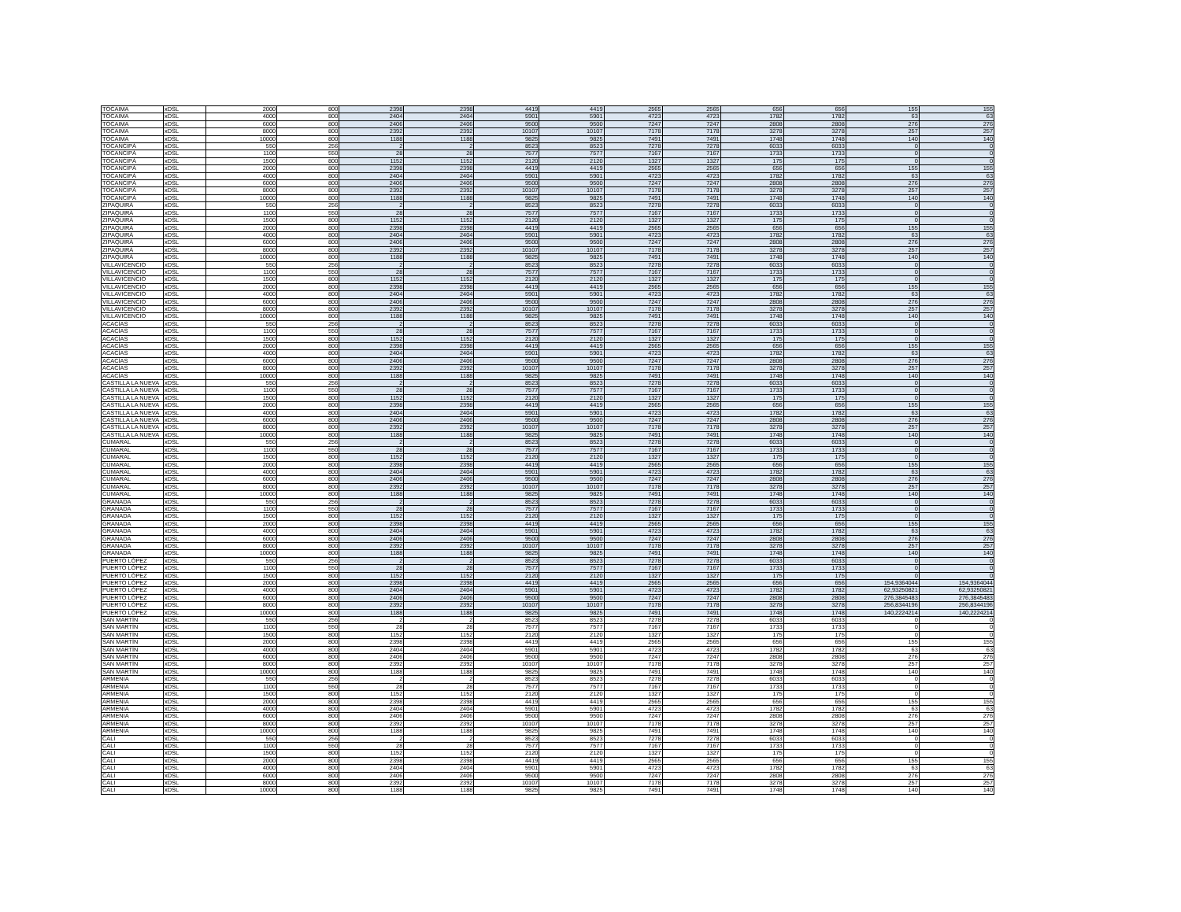| TOCAIMA | xDSL | 2000 | 800 | 2398 | 2398 | 4419 | 4419 | 2565 | 2565 | 656 | 656 | 155 | 155 |
| TOCAIMA | xDSL | 4000 | 800 | 2404 | 2404 | 5901 | 5901 | 4723 | 4723 | 1782 | 1782 | 63 | 63 |
| TOCAIMA | xDSL | 6000 | 800 | 2406 | 2406 | 9500 | 9500 | 7247 | 7247 | 2808 | 2808 | 276 | 276 |
| TOCAIMA | xDSL | 8000 | 800 | 2392 | 2392 | 10107 | 10107 | 7178 | 7178 | 3278 | 3278 | 257 | 257 |
| TOCAIMA | xDSL | 10000 | 800 | 1188 | 1188 | 9825 | 9825 | 7491 | 7491 | 1748 | 1748 | 140 | 140 |
| TOCANCIPÁ | xDSL | 550 | 256 | 2 | 2 | 8523 | 8523 | 7278 | 7278 | 6033 | 6033 | 0 | 0 |
| TOCANCIPÁ | xDSL | 1100 | 550 | 28 | 28 | 7577 | 7577 | 7167 | 7167 | 1733 | 1733 | 0 | 0 |
| TOCANCIPÁ | xDSL | 1500 | 800 | 1152 | 1152 | 2120 | 2120 | 1327 | 1327 | 175 | 175 | 0 | 0 |
| TOCANCIPÁ | xDSL | 2000 | 800 | 2398 | 2398 | 4419 | 4419 | 2565 | 2565 | 656 | 656 | 155 | 155 |
| TOCANCIPÁ | xDSL | 4000 | 800 | 2404 | 2404 | 5901 | 5901 | 4723 | 4723 | 1782 | 1782 | 63 | 63 |
| TOCANCIPÁ | xDSL | 6000 | 800 | 2406 | 2406 | 9500 | 9500 | 7247 | 7247 | 2808 | 2808 | 276 | 276 |
| TOCANCIPÁ | xDSL | 8000 | 800 | 2392 | 2392 | 10107 | 10107 | 7178 | 7178 | 3278 | 3278 | 257 | 257 |
| TOCANCIPÁ | xDSL | 10000 | 800 | 1188 | 1188 | 9825 | 9825 | 7491 | 7491 | 1748 | 1748 | 140 | 140 |
| ZIPAQUIRÁ | xDSL | 550 | 256 | 2 | 2 | 8523 | 8523 | 7278 | 7278 | 6033 | 6033 | 0 | 0 |
| ZIPAQUIRÁ | xDSL | 1100 | 550 | 28 | 28 | 7577 | 7577 | 7167 | 7167 | 1733 | 1733 | 0 | 0 |
| ZIPAQUIRÁ | xDSL | 1500 | 800 | 1152 | 1152 | 2120 | 2120 | 1327 | 1327 | 175 | 175 | 0 | 0 |
| ZIPAQUIRÁ | xDSL | 2000 | 800 | 2398 | 2398 | 4419 | 4419 | 2565 | 2565 | 656 | 656 | 155 | 155 |
| ZIPAQUIRÁ | xDSL | 4000 | 800 | 2404 | 2404 | 5901 | 5901 | 4723 | 4723 | 1782 | 1782 | 63 | 63 |
| ZIPAQUIRÁ | xDSL | 6000 | 800 | 2406 | 2406 | 9500 | 9500 | 7247 | 7247 | 2808 | 2808 | 276 | 276 |
| ZIPAQUIRÁ | xDSL | 8000 | 800 | 2392 | 2392 | 10107 | 10107 | 7178 | 7178 | 3278 | 3278 | 257 | 257 |
| ZIPAQUIRÁ | xDSL | 10000 | 800 | 1188 | 1188 | 9825 | 9825 | 7491 | 7491 | 1748 | 1748 | 140 | 140 |
| VILLAVICENCIO | xDSL | 550 | 256 | 2 | 2 | 8523 | 8523 | 7278 | 7278 | 6033 | 6033 | 0 | 0 |
| VILLAVICENCIO | xDSL | 1100 | 550 | 28 | 28 | 7577 | 7577 | 7167 | 7167 | 1733 | 1733 | 0 | 0 |
| VILLAVICENCIO | xDSL | 1500 | 800 | 1152 | 1152 | 2120 | 2120 | 1327 | 1327 | 175 | 175 | 0 | 0 |
| VILLAVICENCIO | xDSL | 2000 | 800 | 2398 | 2398 | 4419 | 4419 | 2565 | 2565 | 656 | 656 | 155 | 155 |
| VILLAVICENCIO | xDSL | 4000 | 800 | 2404 | 2404 | 5901 | 5901 | 4723 | 4723 | 1782 | 1782 | 63 | 63 |
| VILLAVICENCIO | xDSL | 6000 | 800 | 2406 | 2406 | 9500 | 9500 | 7247 | 7247 | 2808 | 2808 | 276 | 276 |
| VILLAVICENCIO | xDSL | 8000 | 800 | 2392 | 2392 | 10107 | 10107 | 7178 | 7178 | 3278 | 3278 | 257 | 257 |
| VILLAVICENCIO | xDSL | 10000 | 800 | 1188 | 1188 | 9825 | 9825 | 7491 | 7491 | 1748 | 1748 | 140 | 140 |
| ACACÍAS | xDSL | 550 | 256 | 2 | 2 | 8523 | 8523 | 7278 | 7278 | 6033 | 6033 | 0 | 0 |
| ACACÍAS | xDSL | 1100 | 550 | 28 | 28 | 7577 | 7577 | 7167 | 7167 | 1733 | 1733 | 0 | 0 |
| ACACÍAS | xDSL | 1500 | 800 | 1152 | 1152 | 2120 | 2120 | 1327 | 1327 | 175 | 175 | 0 | 0 |
| ACACÍAS | xDSL | 2000 | 800 | 2398 | 2398 | 4419 | 4419 | 2565 | 2565 | 656 | 656 | 155 | 155 |
| ACACÍAS | xDSL | 4000 | 800 | 2404 | 2404 | 5901 | 5901 | 4723 | 4723 | 1782 | 1782 | 63 | 63 |
| ACACÍAS | xDSL | 6000 | 800 | 2406 | 2406 | 9500 | 9500 | 7247 | 7247 | 2808 | 2808 | 276 | 276 |
| ACACÍAS | xDSL | 8000 | 800 | 2392 | 2392 | 10107 | 10107 | 7178 | 7178 | 3278 | 3278 | 257 | 257 |
| ACACÍAS | xDSL | 10000 | 800 | 1188 | 1188 | 9825 | 9825 | 7491 | 7491 | 1748 | 1748 | 140 | 140 |
| CASTILLA LA NUEVA | xDSL | 550 | 256 | 2 | 2 | 8523 | 8523 | 7278 | 7278 | 6033 | 6033 | 0 | 0 |
| CASTILLA LA NUEVA | xDSL | 1100 | 550 | 28 | 28 | 7577 | 7577 | 7167 | 7167 | 1733 | 1733 | 0 | 0 |
| CASTILLA LA NUEVA | xDSL | 1500 | 800 | 1152 | 1152 | 2120 | 2120 | 1327 | 1327 | 175 | 175 | 0 | 0 |
| CASTILLA LA NUEVA | xDSL | 2000 | 800 | 2398 | 2398 | 4419 | 4419 | 2565 | 2565 | 656 | 656 | 155 | 155 |
| CASTILLA LA NUEVA | xDSL | 4000 | 800 | 2404 | 2404 | 5901 | 5901 | 4723 | 4723 | 1782 | 1782 | 63 | 63 |
| CASTILLA LA NUEVA | xDSL | 6000 | 800 | 2406 | 2406 | 9500 | 9500 | 7247 | 7247 | 2808 | 2808 | 276 | 276 |
| CASTILLA LA NUEVA | xDSL | 8000 | 800 | 2392 | 2392 | 10107 | 10107 | 7178 | 7178 | 3278 | 3278 | 257 | 257 |
| CASTILLA LA NUEVA | xDSL | 10000 | 800 | 1188 | 1188 | 9825 | 9825 | 7491 | 7491 | 1748 | 1748 | 140 | 140 |
| CUMARAL | xDSL | 550 | 256 | 2 | 2 | 8523 | 8523 | 7278 | 7278 | 6033 | 6033 | 0 | 0 |
| CUMARAL | xDSL | 1100 | 550 | 28 | 28 | 7577 | 7577 | 7167 | 7167 | 1733 | 1733 | 0 | 0 |
| CUMARAL | xDSL | 1500 | 800 | 1152 | 1152 | 2120 | 2120 | 1327 | 1327 | 175 | 175 | 0 | 0 |
| CUMARAL | xDSL | 2000 | 800 | 2398 | 2398 | 4419 | 4419 | 2565 | 2565 | 656 | 656 | 155 | 155 |
| CUMARAL | xDSL | 4000 | 800 | 2404 | 2404 | 5901 | 5901 | 4723 | 4723 | 1782 | 1782 | 63 | 63 |
| CUMARAL | xDSL | 6000 | 800 | 2406 | 2406 | 9500 | 9500 | 7247 | 7247 | 2808 | 2808 | 276 | 276 |
| CUMARAL | xDSL | 8000 | 800 | 2392 | 2392 | 10107 | 10107 | 7178 | 7178 | 3278 | 3278 | 257 | 257 |
| CUMARAL | xDSL | 10000 | 800 | 1188 | 1188 | 9825 | 9825 | 7491 | 7491 | 1748 | 1748 | 140 | 140 |
| GRANADA | xDSL | 550 | 256 | 2 | 2 | 8523 | 8523 | 7278 | 7278 | 6033 | 6033 | 0 | 0 |
| GRANADA | xDSL | 1100 | 550 | 28 | 28 | 7577 | 7577 | 7167 | 7167 | 1733 | 1733 | 0 | 0 |
| GRANADA | xDSL | 1500 | 800 | 1152 | 1152 | 2120 | 2120 | 1327 | 1327 | 175 | 175 | 0 | 0 |
| GRANADA | xDSL | 2000 | 800 | 2398 | 2398 | 4419 | 4419 | 2565 | 2565 | 656 | 656 | 155 | 155 |
| GRANADA | xDSL | 4000 | 800 | 2404 | 2404 | 5901 | 5901 | 4723 | 4723 | 1782 | 1782 | 63 | 63 |
| GRANADA | xDSL | 6000 | 800 | 2406 | 2406 | 9500 | 9500 | 7247 | 7247 | 2808 | 2808 | 276 | 276 |
| GRANADA | xDSL | 8000 | 800 | 2392 | 2392 | 10107 | 10107 | 7178 | 7178 | 3278 | 3278 | 257 | 257 |
| GRANADA | xDSL | 10000 | 800 | 1188 | 1188 | 9825 | 9825 | 7491 | 7491 | 1748 | 1748 | 140 | 140 |
| PUERTO LÓPEZ | xDSL | 550 | 256 | 2 | 2 | 8523 | 8523 | 7278 | 7278 | 6033 | 6033 | 0 | 0 |
| PUERTO LÓPEZ | xDSL | 1100 | 550 | 28 | 28 | 7577 | 7577 | 7167 | 7167 | 1733 | 1733 | 0 | 0 |
| PUERTO LÓPEZ | xDSL | 1500 | 800 | 1152 | 1152 | 2120 | 2120 | 1327 | 1327 | 175 | 175 | 0 | 0 |
| PUERTO LÓPEZ | xDSL | 2000 | 800 | 2398 | 2398 | 4419 | 4419 | 2565 | 2565 | 656 | 656 | 154,9364044 | 154,9364044 |
| PUERTO LÓPEZ | xDSL | 4000 | 800 | 2404 | 2404 | 5901 | 5901 | 4723 | 4723 | 1782 | 1782 | 62,93250821 | 62,93250821 |
| PUERTO LÓPEZ | xDSL | 6000 | 800 | 2406 | 2406 | 9500 | 9500 | 7247 | 7247 | 2808 | 2808 | 276,3845483 | 276,3845483 |
| PUERTO LÓPEZ | xDSL | 8000 | 800 | 2392 | 2392 | 10107 | 10107 | 7178 | 7178 | 3278 | 3278 | 256,8344196 | 256,8344196 |
| PUERTO LÓPEZ | xDSL | 10000 | 800 | 1188 | 1188 | 9825 | 9825 | 7491 | 7491 | 1748 | 1748 | 140,2224214 | 140,2224214 |
| SAN MARTÍN | xDSL | 550 | 256 | 2 | 2 | 8523 | 8523 | 7278 | 7278 | 6033 | 6033 | 0 | 0 |
| SAN MARTÍN | xDSL | 1100 | 550 | 28 | 28 | 7577 | 7577 | 7167 | 7167 | 1733 | 1733 | 0 | 0 |
| SAN MARTÍN | xDSL | 1500 | 800 | 1152 | 1152 | 2120 | 2120 | 1327 | 1327 | 175 | 175 | 0 | 0 |
| SAN MARTÍN | xDSL | 2000 | 800 | 2398 | 2398 | 4419 | 4419 | 2565 | 2565 | 656 | 656 | 155 | 155 |
| SAN MARTÍN | xDSL | 4000 | 800 | 2404 | 2404 | 5901 | 5901 | 4723 | 4723 | 1782 | 1782 | 63 | 63 |
| SAN MARTÍN | xDSL | 6000 | 800 | 2406 | 2406 | 9500 | 9500 | 7247 | 7247 | 2808 | 2808 | 276 | 276 |
| SAN MARTÍN | xDSL | 8000 | 800 | 2392 | 2392 | 10107 | 10107 | 7178 | 7178 | 3278 | 3278 | 257 | 257 |
| SAN MARTÍN | xDSL | 10000 | 800 | 1188 | 1188 | 9825 | 9825 | 7491 | 7491 | 1748 | 1748 | 140 | 140 |
| ARMENIA | xDSL | 550 | 256 | 2 | 2 | 8523 | 8523 | 7278 | 7278 | 6033 | 6033 | 0 | 0 |
| ARMENIA | xDSL | 1100 | 550 | 28 | 28 | 7577 | 7577 | 7167 | 7167 | 1733 | 1733 | 0 | 0 |
| ARMENIA | xDSL | 1500 | 800 | 1152 | 1152 | 2120 | 2120 | 1327 | 1327 | 175 | 175 | 0 | 0 |
| ARMENIA | xDSL | 2000 | 800 | 2398 | 2398 | 4419 | 4419 | 2565 | 2565 | 656 | 656 | 155 | 155 |
| ARMENIA | xDSL | 4000 | 800 | 2404 | 2404 | 5901 | 5901 | 4723 | 4723 | 1782 | 1782 | 63 | 63 |
| ARMENIA | xDSL | 6000 | 800 | 2406 | 2406 | 9500 | 9500 | 7247 | 7247 | 2808 | 2808 | 276 | 276 |
| ARMENIA | xDSL | 8000 | 800 | 2392 | 2392 | 10107 | 10107 | 7178 | 7178 | 3278 | 3278 | 257 | 257 |
| ARMENIA | xDSL | 10000 | 800 | 1188 | 1188 | 9825 | 9825 | 7491 | 7491 | 1748 | 1748 | 140 | 140 |
| CALI | xDSL | 550 | 256 | 2 | 2 | 8523 | 8523 | 7278 | 7278 | 6033 | 6033 | 0 | 0 |
| CALI | xDSL | 1100 | 550 | 28 | 28 | 7577 | 7577 | 7167 | 7167 | 1733 | 1733 | 0 | 0 |
| CALI | xDSL | 1500 | 800 | 1152 | 1152 | 2120 | 2120 | 1327 | 1327 | 175 | 175 | 0 | 0 |
| CALI | xDSL | 2000 | 800 | 2398 | 2398 | 4419 | 4419 | 2565 | 2565 | 656 | 656 | 155 | 155 |
| CALI | xDSL | 4000 | 800 | 2404 | 2404 | 5901 | 5901 | 4723 | 4723 | 1782 | 1782 | 63 | 63 |
| CALI | xDSL | 6000 | 800 | 2406 | 2406 | 9500 | 9500 | 7247 | 7247 | 2808 | 2808 | 276 | 276 |
| CALI | xDSL | 8000 | 800 | 2392 | 2392 | 10107 | 10107 | 7178 | 7178 | 3278 | 3278 | 257 | 257 |
| CALI | xDSL | 10000 | 800 | 1188 | 1188 | 9825 | 9825 | 7491 | 7491 | 1748 | 1748 | 140 | 140 |